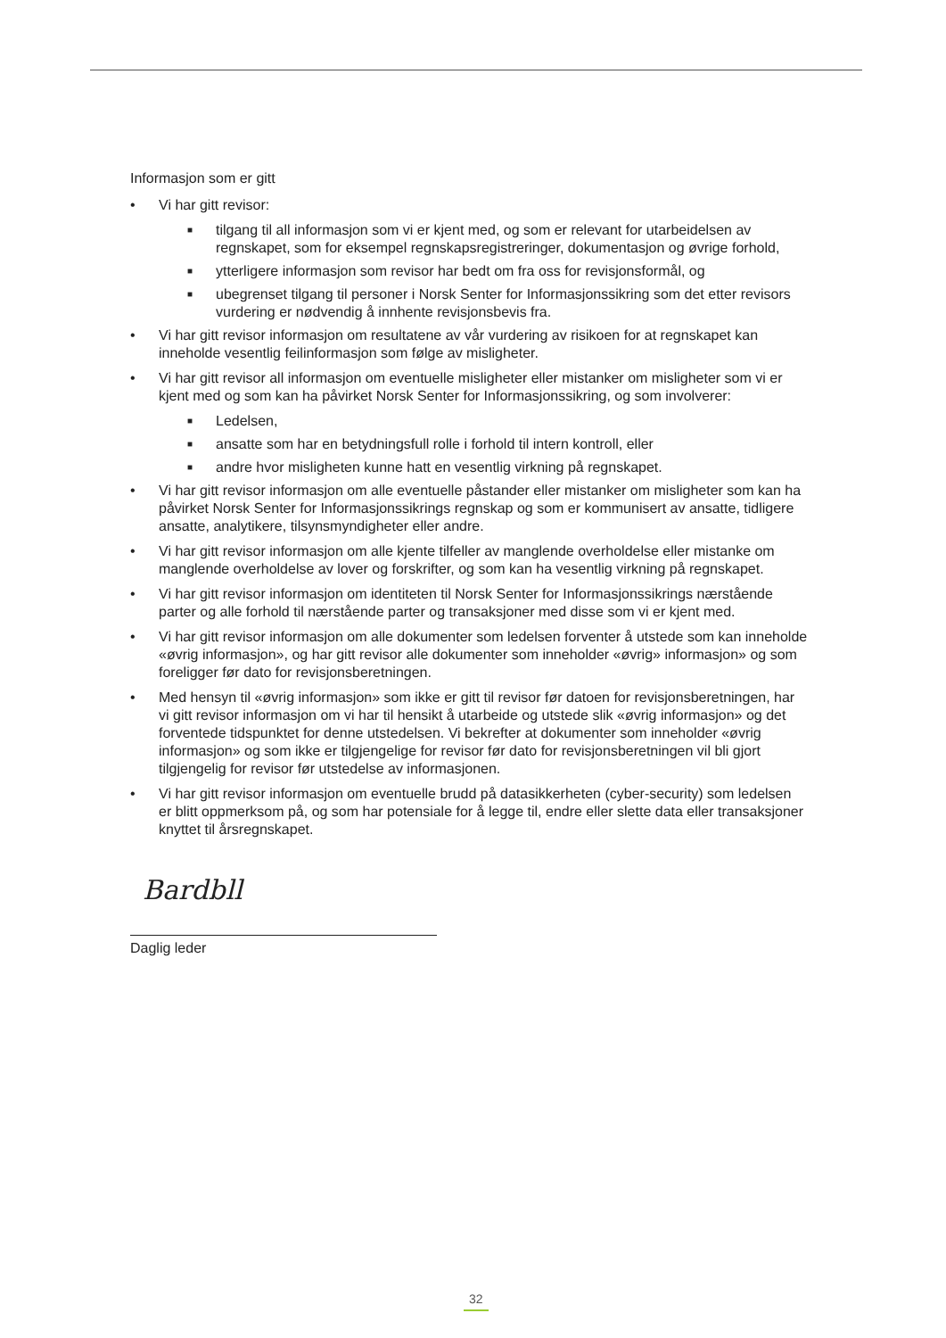Informasjon som er gitt
• Vi har gitt revisor:
■
tilgang til all informasjon som vi er kjent med, og som er relevant for utarbeidelsen av regnskapet, som for eksempel regnskapsregistreringer, dokumentasjon og øvrige forhold,
■
ytterligere informasjon som revisor har bedt om fra oss for revisjonsformål, og
■
ubegrenset tilgang til personer i Norsk Senter for Informasjonssikring som det etter revisors vurdering er nødvendig å innhente revisjonsbevis fra.
• Vi har gitt revisor informasjon om resultatene av vår vurdering av risikoen for at regnskapet kan inneholde vesentlig feilinformasjon som følge av misligheter.
• Vi har gitt revisor all informasjon om eventuelle misligheter eller mistanker om misligheter som vi er kjent med og som kan ha påvirket Norsk Senter for Informasjonssikring, og som involverer:
■
Ledelsen,
■
ansatte som har en betydningsfull rolle i forhold til intern kontroll, eller
■
andre hvor misligheten kunne hatt en vesentlig virkning på regnskapet.
• Vi har gitt revisor informasjon om alle eventuelle påstander eller mistanker om misligheter som kan ha påvirket Norsk Senter for Informasjonssikrings regnskap og som er kommunisert av ansatte, tidligere ansatte, analytikere, tilsynsmyndigheter eller andre.
• Vi har gitt revisor informasjon om alle kjente tilfeller av manglende overholdelse eller mistanke om manglende overholdelse av lover og forskrifter, og som kan ha vesentlig virkning på regnskapet.
• Vi har gitt revisor informasjon om identiteten til Norsk Senter for Informasjonssikrings nærstående parter og alle forhold til nærstående parter og transaksjoner med disse som vi er kjent med.
• Vi har gitt revisor informasjon om alle dokumenter som ledelsen forventer å utstede som kan inneholde «øvrig informasjon», og har gitt revisor alle dokumenter som inneholder «øvrig» informasjon» og som foreligger før dato for revisjonsberetningen.
• Med hensyn til «øvrig informasjon» som ikke er gitt til revisor før datoen for revisjonsberetningen, har vi gitt revisor informasjon om vi har til hensikt å utarbeide og utstede slik «øvrig informasjon» og det forventede tidspunktet for denne utstedelsen. Vi bekrefter at dokumenter som inneholder «øvrig informasjon» og som ikke er tilgjengelige for revisor før dato for revisjonsberetningen vil bli gjort tilgjengelig for revisor før utstedelse av informasjonen.
• Vi har gitt revisor informasjon om eventuelle brudd på datasikkerheten (cyber-security) som ledelsen er blitt oppmerksom på, og som har potensiale for å legge til, endre eller slette data eller transaksjoner knyttet til årsregnskapet.
Bardbll
Daglig leder
32